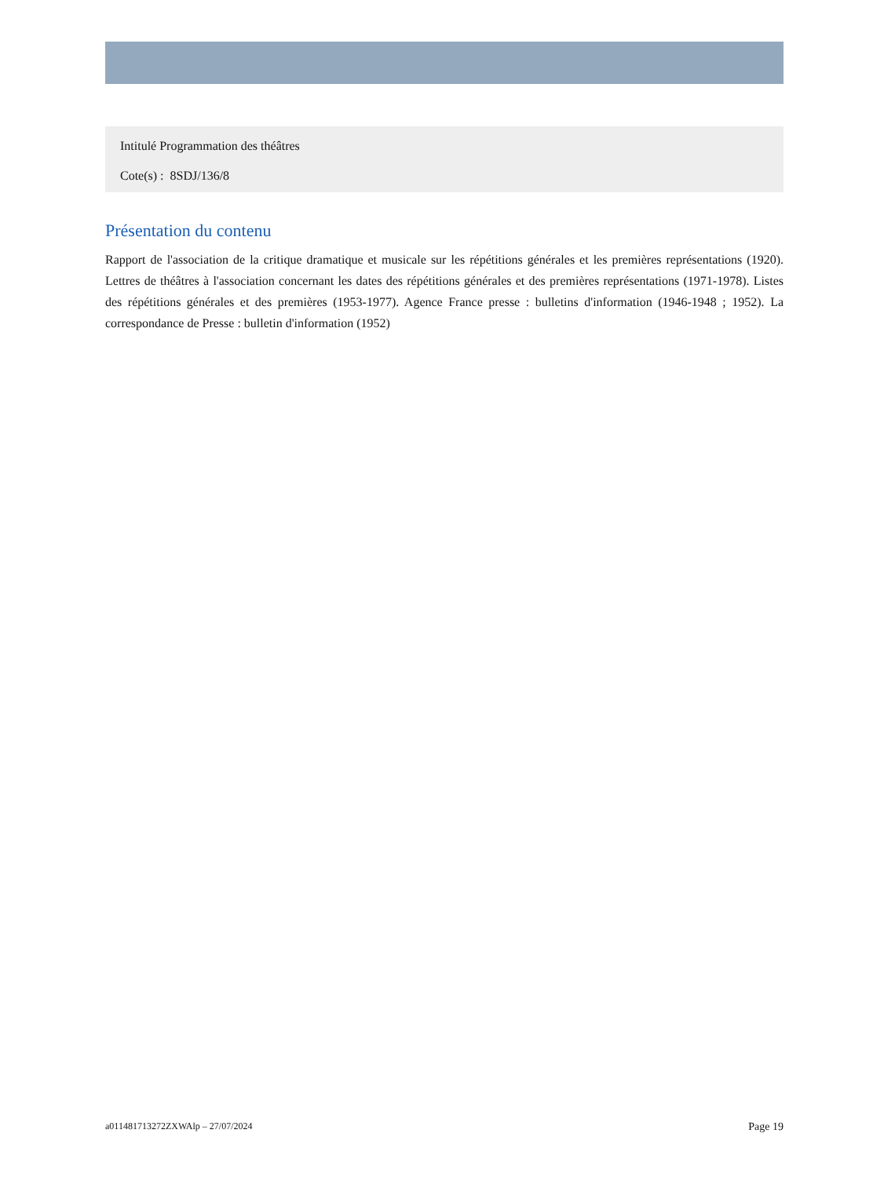Intitulé Programmation des théâtres
Cote(s) : 8SDJ/136/8
Présentation du contenu
Rapport de l'association de la critique dramatique et musicale sur les répétitions générales et les premières représentations (1920). Lettres de théâtres à l'association concernant les dates des répétitions générales et des premières représentations (1971-1978). Listes des répétitions générales et des premières (1953-1977). Agence France presse : bulletins d'information (1946-1948 ; 1952). La correspondance de Presse : bulletin d'information (1952)
a011481713272ZXWAlp – 27/07/2024 Page 19